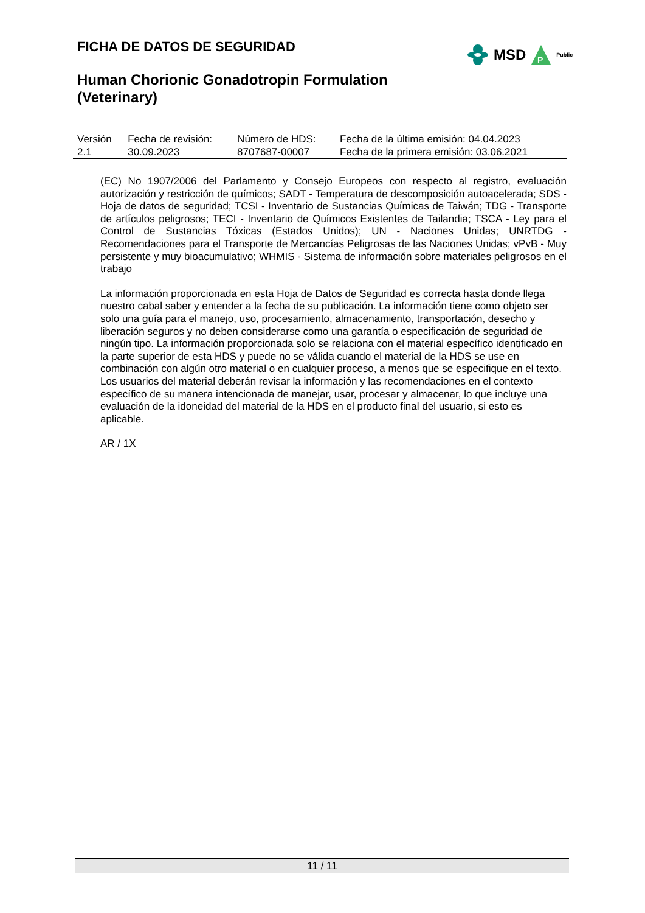FICHA DE DATOS DE SEGURIDAD
MSD
P
Public
Human Chorionic Gonadotropin Formulation
(Veterinary)
| Versión | Fecha de revisión: | Número de HDS: | Fecha de la última emisión: 04.04.2023 |
| 2.1 | 30.09.2023 | 8707687-00007 | Fecha de la primera emisión: 03.06.2021 |
(EC) No 1907/2006 del Parlamento y Consejo Europeos con respecto al registro, evaluación autorización y restricción de químicos; SADT - Temperatura de descomposición autoacelerada; SDS - Hoja de datos de seguridad; TCSI - Inventario de Sustancias Químicas de Taiwán; TDG - Transporte de artículos peligrosos; TECI - Inventario de Químicos Existentes de Tailandia; TSCA - Ley para el Control de Sustancias Tóxicas (Estados Unidos); UN - Naciones Unidas; UNRTDG - Recomendaciones para el Transporte de Mercancías Peligrosas de las Naciones Unidas; vPvB - Muy persistente y muy bioacumulativo; WHMIS - Sistema de información sobre materiales peligrosos en el trabajo
La información proporcionada en esta Hoja de Datos de Seguridad es correcta hasta donde llega nuestro cabal saber y entender a la fecha de su publicación. La información tiene como objeto ser solo una guía para el manejo, uso, procesamiento, almacenamiento, transportación, desecho y liberación seguros y no deben considerarse como una garantía o especificación de seguridad de ningún tipo. La información proporcionada solo se relaciona con el material específico identificado en la parte superior de esta HDS y puede no se válida cuando el material de la HDS se use en combinación con algún otro material o en cualquier proceso, a menos que se especifique en el texto. Los usuarios del material deberán revisar la información y las recomendaciones en el contexto específico de su manera intencionada de manejar, usar, procesar y almacenar, lo que incluye una evaluación de la idoneidad del material de la HDS en el producto final del usuario, si esto es aplicable.
AR / 1X
11 / 11